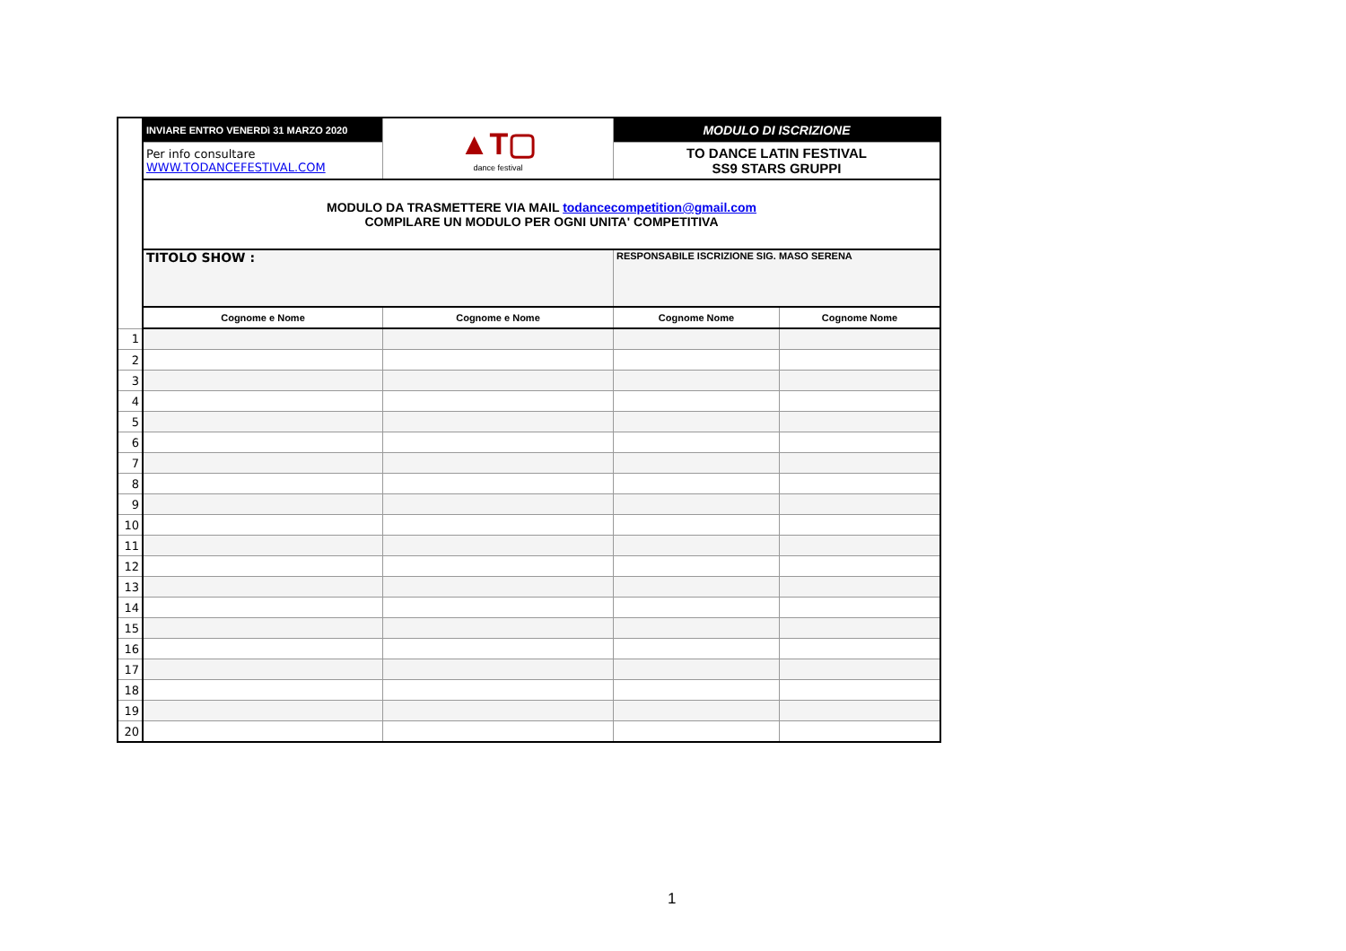| | INVIARE ENTRO VENERDì 31 MARZO 2020 | ▲T▢ dance festival | MODULO DI ISCRIZIONE | |
| | Per info consultare WWW.TODANCEFESTIVAL.COM | | TO DANCE LATIN FESTIVAL SS9 STARS GRUPPI | |
| | MODULO DA TRASMETTERE VIA MAIL todancecompetition@gmail.com COMPILARE UN MODULO PER OGNI UNITA' COMPETITIVA | | | |
| | TITOLO SHOW : | | RESPONSABILE ISCRIZIONE SIG. MASO SERENA | |
| | Cognome e Nome | Cognome e Nome | Cognome Nome | Cognome Nome |
| 1 | | | | |
| 2 | | | | |
| 3 | | | | |
| 4 | | | | |
| 5 | | | | |
| 6 | | | | |
| 7 | | | | |
| 8 | | | | |
| 9 | | | | |
| 10 | | | | |
| 11 | | | | |
| 12 | | | | |
| 13 | | | | |
| 14 | | | | |
| 15 | | | | |
| 16 | | | | |
| 17 | | | | |
| 18 | | | | |
| 19 | | | | |
| 20 | | | | |
1